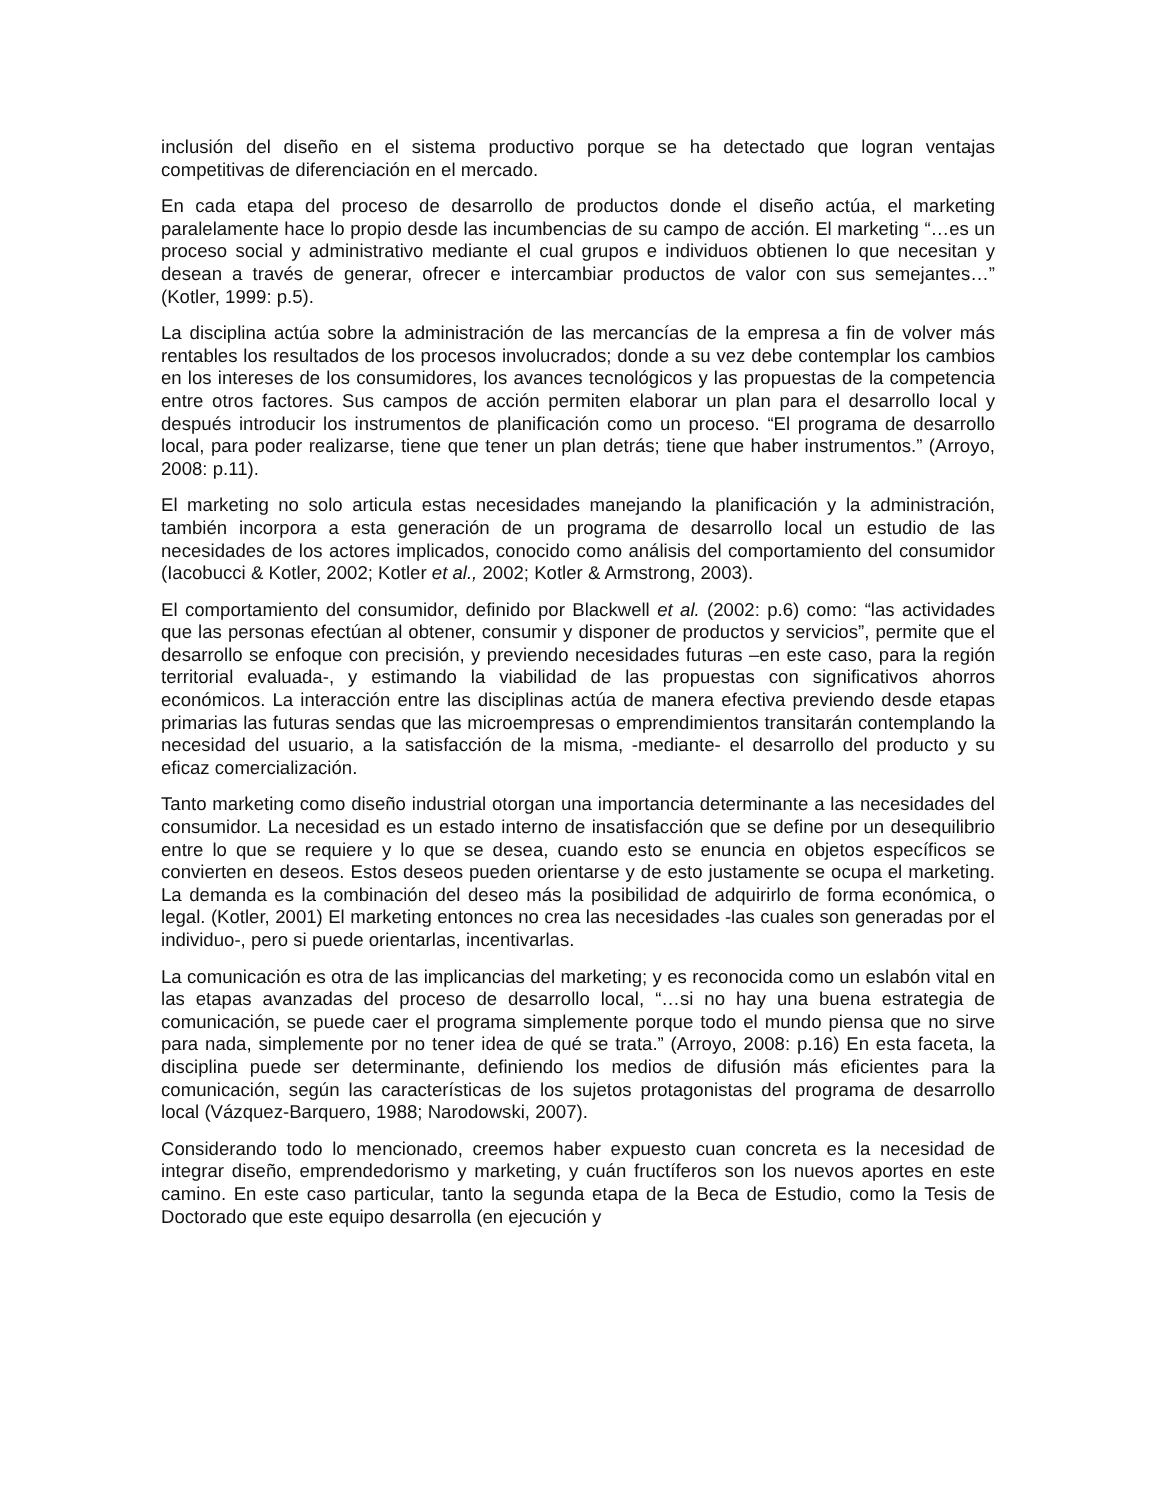inclusión del diseño en el sistema productivo porque se ha detectado que logran ventajas competitivas de diferenciación en el mercado.
En cada etapa del proceso de desarrollo de productos donde el diseño actúa, el marketing paralelamente hace lo propio desde las incumbencias de su campo de acción. El marketing “…es un proceso social y administrativo mediante el cual grupos e individuos obtienen lo que necesitan y desean a través de generar, ofrecer e intercambiar productos de valor con sus semejantes…” (Kotler, 1999: p.5).
La disciplina actúa sobre la administración de las mercancías de la empresa a fin de volver más rentables los resultados de los procesos involucrados; donde a su vez debe contemplar los cambios en los intereses de los consumidores, los avances tecnológicos y las propuestas de la competencia entre otros factores. Sus campos de acción permiten elaborar un plan para el desarrollo local y después introducir los instrumentos de planificación como un proceso. “El programa de desarrollo local, para poder realizarse, tiene que tener un plan detrás; tiene que haber instrumentos.” (Arroyo, 2008: p.11).
El marketing no solo articula estas necesidades manejando la planificación y la administración, también incorpora a esta generación de un programa de desarrollo local un estudio de las necesidades de los actores implicados, conocido como análisis del comportamiento del consumidor (Iacobucci & Kotler, 2002; Kotler et al., 2002; Kotler & Armstrong, 2003).
El comportamiento del consumidor, definido por Blackwell et al. (2002: p.6) como: “las actividades que las personas efectúan al obtener, consumir y disponer de productos y servicios”, permite que el desarrollo se enfoque con precisión, y previendo necesidades futuras –en este caso, para la región territorial evaluada-, y estimando la viabilidad de las propuestas con significativos ahorros económicos. La interacción entre las disciplinas actúa de manera efectiva previendo desde etapas primarias las futuras sendas que las microempresas o emprendimientos transitarán contemplando la necesidad del usuario, a la satisfacción de la misma, -mediante- el desarrollo del producto y su eficaz comercialización.
Tanto marketing como diseño industrial otorgan una importancia determinante a las necesidades del consumidor. La necesidad es un estado interno de insatisfacción que se define por un desequilibrio entre lo que se requiere y lo que se desea, cuando esto se enuncia en objetos específicos se convierten en deseos. Estos deseos pueden orientarse y de esto justamente se ocupa el marketing. La demanda es la combinación del deseo más la posibilidad de adquirirlo de forma económica, o legal. (Kotler, 2001) El marketing entonces no crea las necesidades -las cuales son generadas por el individuo-, pero si puede orientarlas, incentivarlas.
La comunicación es otra de las implicancias del marketing; y es reconocida como un eslabón vital en las etapas avanzadas del proceso de desarrollo local, “…si no hay una buena estrategia de comunicación, se puede caer el programa simplemente porque todo el mundo piensa que no sirve para nada, simplemente por no tener idea de qué se trata.” (Arroyo, 2008: p.16) En esta faceta, la disciplina puede ser determinante, definiendo los medios de difusión más eficientes para la comunicación, según las características de los sujetos protagonistas del programa de desarrollo local (Vázquez-Barquero, 1988; Narodowski, 2007).
Considerando todo lo mencionado, creemos haber expuesto cuan concreta es la necesidad de integrar diseño, emprendedorismo y marketing, y cuán fructíferos son los nuevos aportes en este camino. En este caso particular, tanto la segunda etapa de la Beca de Estudio, como la Tesis de Doctorado que este equipo desarrolla (en ejecución y